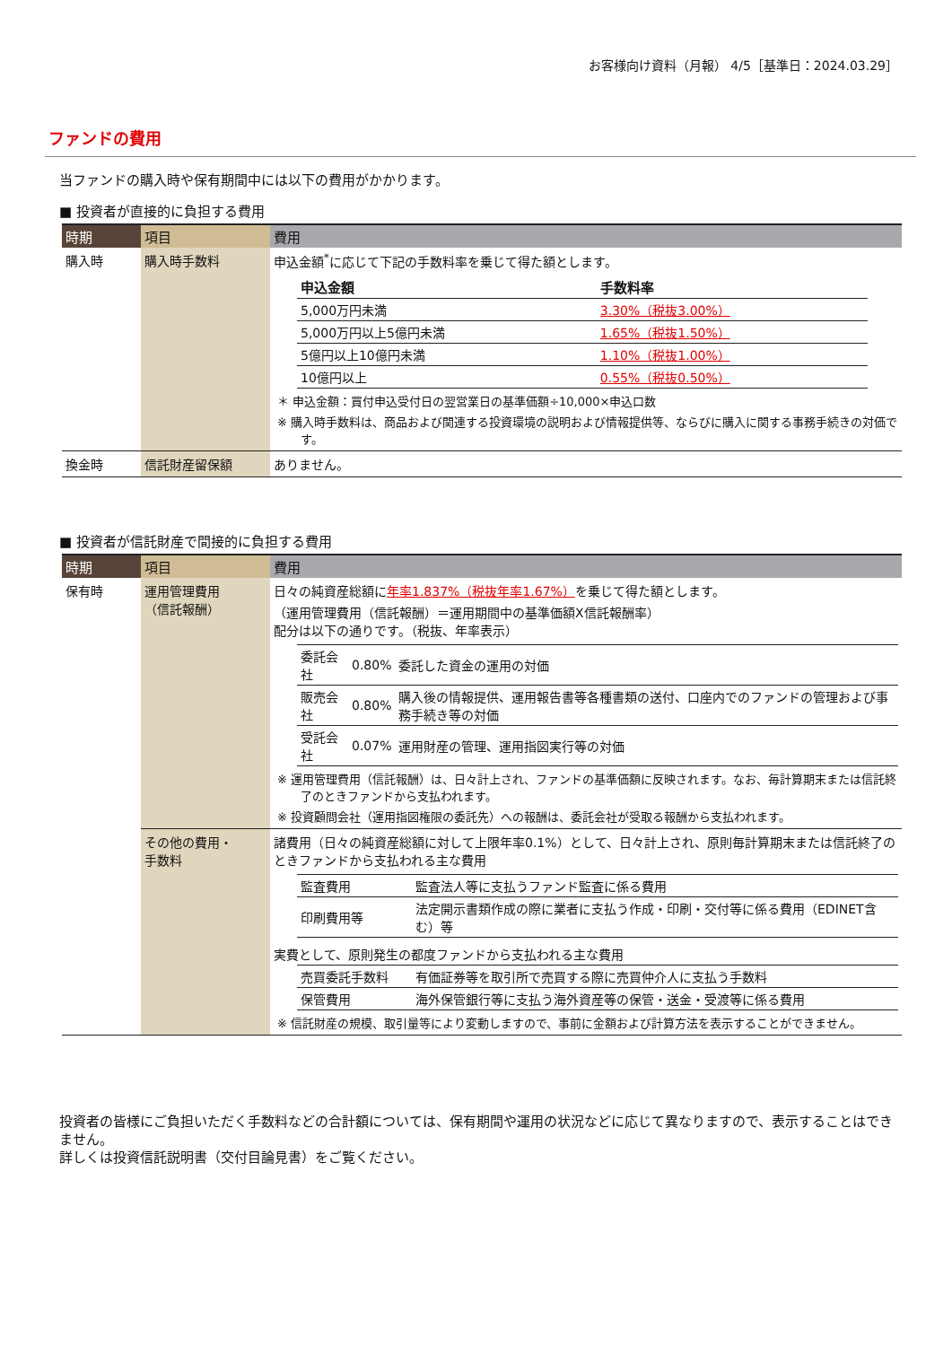お客様向け資料（月報） 4/5［基準日：2024.03.29］
ファンドの費用
当ファンドの購入時や保有期間中には以下の費用がかかります。
■ 投資者が直接的に負担する費用
| 時期 | 項目 | 費用 |
| --- | --- | --- |
| 購入時 | 購入時手数料 | 申込金額<sup>*</sup>に応じて下記の手数料率を乗じて得た額とします。 / 申込金額 / 手数料率 / / --- / --- / / 5,000万円未満 / 3.30%（税抜3.00%） / / 5,000万円以上5億円未満 / 1.65%（税抜1.50%） / / 5億円以上10億円未満 / 1.10%（税抜1.00%） / / 10億円以上 / 0.55%（税抜0.50%） / ＊ 申込金額：買付申込受付日の翌営業日の基準価額÷10,000×申込口数 ※ 購入時手数料は、商品および関連する投資環境の説明および情報提供等、ならびに購入に関する事務手続きの対価です。 |
| 換金時 | 信託財産留保額 | ありません。 |
■ 投資者が信託財産で間接的に負担する費用
| 時期 | 項目 | 費用 |
| --- | --- | --- |
| 保有時 | 運用管理費用 （信託報酬） | 日々の純資産総額に 年率1.837%（税抜年率1.67%） を乗じて得た額とします。 （運用管理費用（信託報酬）＝運用期間中の基準価額X信託報酬率） 配分は以下の通りです。（税抜、年率表示） / 委託会社 / 0.80% / 委託した資金の運用の対価 / / 販売会社 / 0.80% / 購入後の情報提供、運用報告書等各種書類の送付、口座内でのファンドの管理および事務手続き等の対価 / / 受託会社 / 0.07% / 運用財産の管理、運用指図実行等の対価 / ※ 運用管理費用（信託報酬）は、日々計上され、ファンドの基準価額に反映されます。なお、毎計算期末または信託終了のときファンドから支払われます。 ※ 投資顧問会社（運用指図権限の委託先）への報酬は、委託会社が受取る報酬から支払われます。 |
| | その他の費用・ 手数料 | 諸費用（日々の純資産総額に対して上限年率0.1%）として、日々計上され、原則毎計算期末または信託終了のときファンドから支払われる主な費用 / 監査費用 / 監査法人等に支払うファンド監査に係る費用 / / 印刷費用等 / 法定開示書類作成の際に業者に支払う作成・印刷・交付等に係る費用（EDINET含む）等 / 実費として、原則発生の都度ファンドから支払われる主な費用 / 売買委託手数料 / 有価証券等を取引所で売買する際に売買仲介人に支払う手数料 / / 保管費用 / 海外保管銀行等に支払う海外資産等の保管・送金・受渡等に係る費用 / ※ 信託財産の規模、取引量等により変動しますので、事前に金額および計算方法を表示することができません。 |
投資者の皆様にご負担いただく手数料などの合計額については、保有期間や運用の状況などに応じて異なりますので、表示することはできません。
詳しくは投資信託説明書（交付目論見書）をご覧ください。